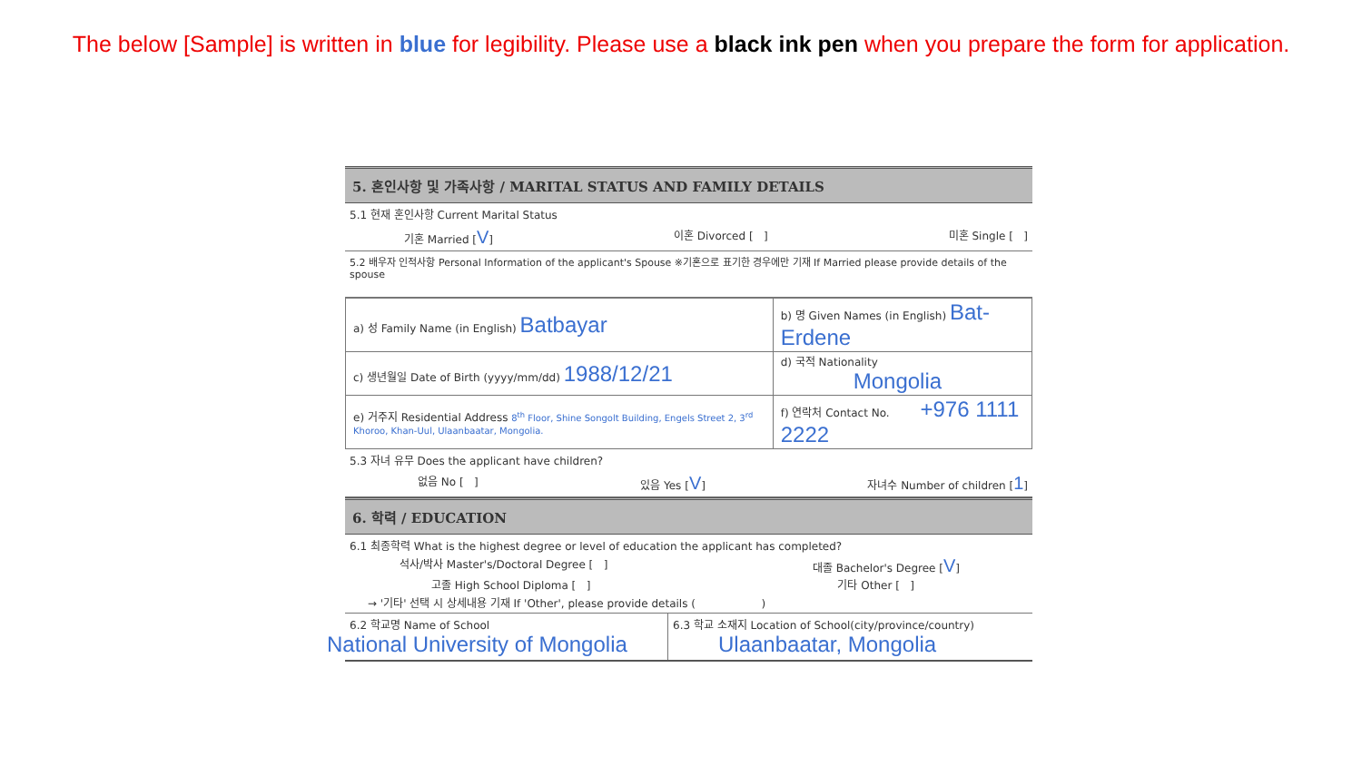The below [Sample] is written in blue for legibility. Please use a black ink pen when you prepare the form for application.
5. 혼인사항 및 가족사항 / MARITAL STATUS AND FAMILY DETAILS
5.1 현재 혼인사항 Current Marital Status
기혼 Married [V] 이혼 Divorced [ ] 미혼 Single [ ]
5.2 배우자 인적사항 Personal Information of the applicant's Spouse ※기혼으로 표기한 경우에만 기재 If Married please provide details of the spouse
| a) 성 Family Name (in English) Batbayar | b) 명 Given Names (in English) Bat-Erdene |
| c) 생년월일 Date of Birth (yyyy/mm/dd) 1988/12/21 | d) 국적 Nationality Mongolia |
| e) 거주지 Residential Address 8<sup>th</sup> Floor, Shine Songolt Building, Engels Street 2, 3<sup>rd</sup> Khoroo, Khan-Uul, Ulaanbaatar, Mongolia. | f) 연락처 Contact No. +976 1111 2222 |
5.3 자녀 유무 Does the applicant have children?
없음 No [ ] 있음 Yes [V] 자녀수 Number of children [1]
6. 학력 / EDUCATION
6.1 최종학력 What is the highest degree or level of education the applicant has completed?
석사/박사 Master's/Doctoral Degree [ ] 대졸 Bachelor's Degree [V]
고졸 High School Diploma [ ] 기타 Other [ ]
→ '기타' 선택 시 상세내용 기재 If 'Other', please provide details ( )
6.2 학교명 Name of School
National University of Mongolia
6.3 학교 소재지 Location of School(city/province/country)
Ulaanbaatar, Mongolia